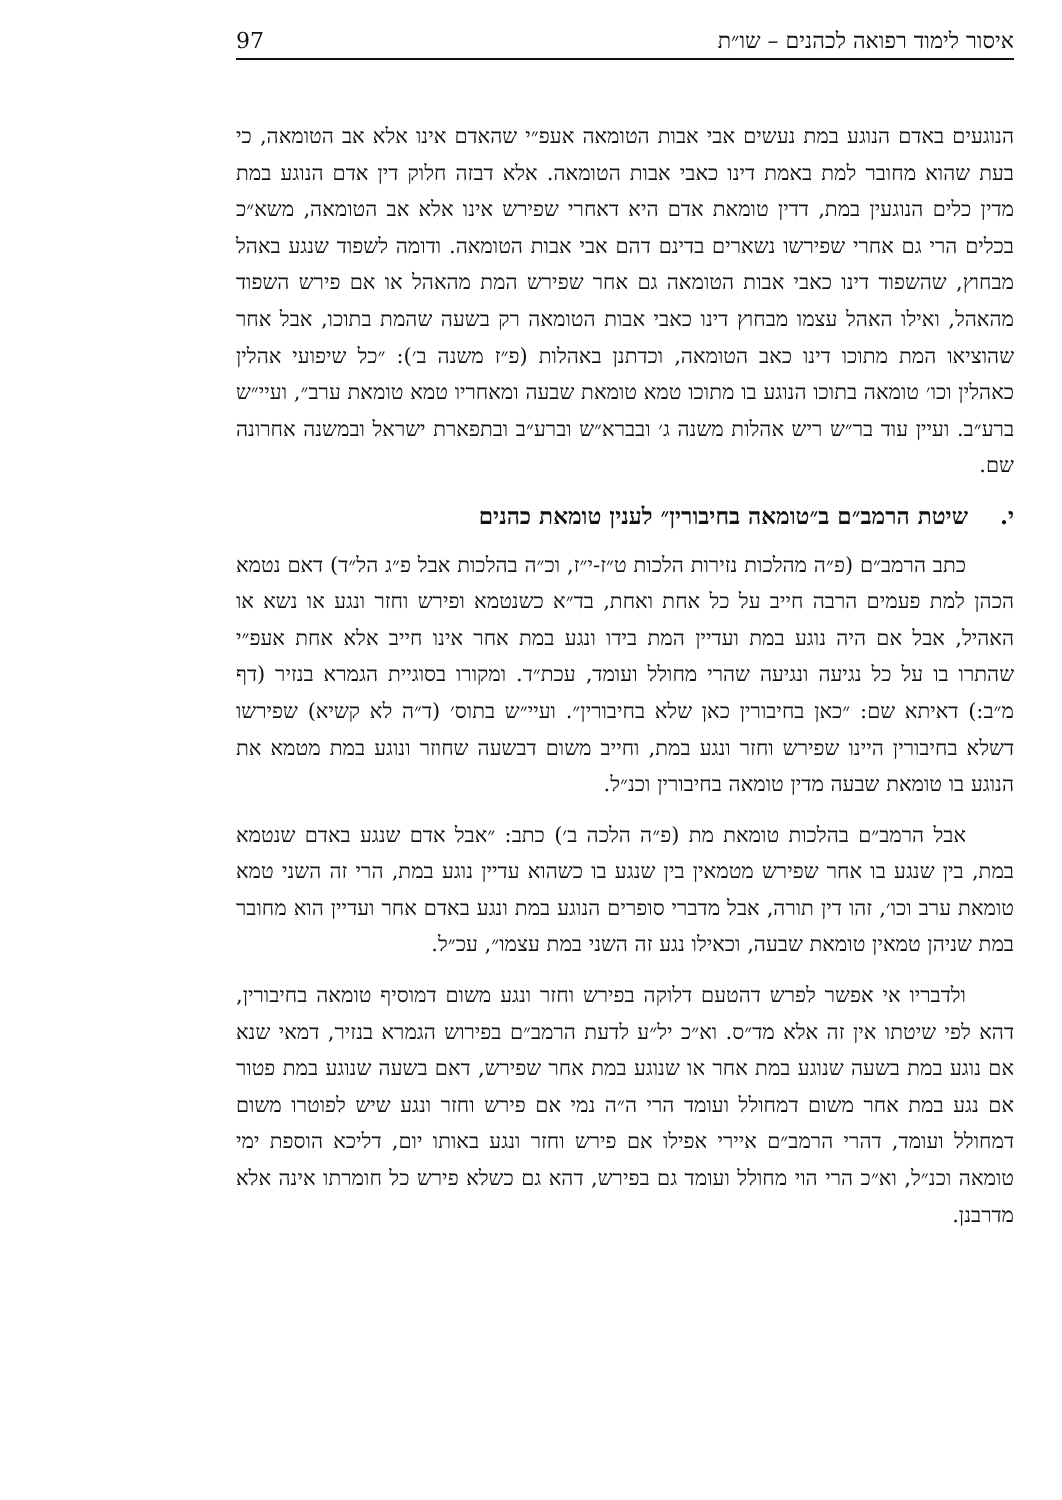איסור לימוד רפואה לכהנים – שו״ת 97
הנוגעים באדם הנוגע במת נעשים אבי אבות הטומאה אעפ״י שהאדם אינו אלא אב הטומאה, כי בעת שהוא מחובר למת באמת דינו כאבי אבות הטומאה. אלא דבזה חלוק דין אדם הנוגע במת מדין כלים הנוגעין במת, דדין טומאת אדם היא דאחרי שפירש אינו אלא אב הטומאה, משא״כ בכלים הרי גם אחרי שפירשו נשארים בדינם דהם אבי אבות הטומאה. ודומה לשפוד שנגע באהל מבחוץ, שהשפוד דינו כאבי אבות הטומאה גם אחר שפירש המת מהאהל או אם פירש השפוד מהאהל, ואילו האהל עצמו מבחוץ דינו כאבי אבות הטומאה רק בשעה שהמת בתוכו, אבל אחר שהוציאו המת מתוכו דינו כאב הטומאה, וכדתנן באהלות (פ״ז משנה ב׳): ״כל שיפועי אהלין כאהלין וכו׳ טומאה בתוכו הנוגע בו מתוכו טמא טומאת שבעה ומאחריו טמא טומאת ערב״, ועיי״ש ברע״ב. ועיין עוד בר״ש ריש אהלות משנה ג׳ ובברא״ש וברע״ב ובתפארת ישראל ובמשנה אחרונה שם.
י. שיטת הרמב״ם ב״טומאה בחיבורין״ לענין טומאת כהנים
כתב הרמב״ם (פ״ה מהלכות נזירות הלכות ט״ז-י״ז, וכ״ה בהלכות אבל פ״ג הל״ד) דאם נטמא הכהן למת פעמים הרבה חייב על כל אחת ואחת, בד״א כשנטמא ופירש וחזר ונגע או נשא או האהיל, אבל אם היה נוגע במת ועדיין המת בידו ונגע במת אחר אינו חייב אלא אחת אעפ״י שהתרו בו על כל נגיעה ונגיעה שהרי מחולל ועומד, עכת״ד. ומקורו בסוגיית הגמרא בנזיר (דף מ״ב:) דאיתא שם: ״כאן בחיבורין כאן שלא בחיבורין״. ועיי״ש בתוס׳ (ד״ה לא קשיא) שפירשו דשלא בחיבורין היינו שפירש וחזר ונגע במת, וחייב משום דבשעה שחוזר ונוגע במת מטמא את הנוגע בו טומאת שבעה מדין טומאה בחיבורין וכנ״ל.
אבל הרמב״ם בהלכות טומאת מת (פ״ה הלכה ב׳) כתב: ״אבל אדם שנגע באדם שנטמא במת, בין שנגע בו אחר שפירש מטמאין בין שנגע בו כשהוא עדיין נוגע במת, הרי זה השני טמא טומאת ערב וכו׳, זהו דין תורה, אבל מדברי סופרים הנוגע במת ונגע באדם אחר ועדיין הוא מחובר במת שניהן טמאין טומאת שבעה, וכאילו נגע זה השני במת עצמו״, עכ״ל.
ולדבריו אי אפשר לפרש דהטעם דלוקה בפירש וחזר ונגע משום דמוסיף טומאה בחיבורין, דהא לפי שיטתו אין זה אלא מד״ס. וא״כ יל״ע לדעת הרמב״ם בפירוש הגמרא בנזיר, דמאי שנא אם נוגע במת בשעה שנוגע במת אחר או שנוגע במת אחר שפירש, דאם בשעה שנוגע במת פטור אם נגע במת אחר משום דמחולל ועומד הרי ה״ה נמי אם פירש וחזר ונגע שיש לפוטרו משום דמחולל ועומד, דהרי הרמב״ם איירי אפילו אם פירש וחזר ונגע באותו יום, דליכא הוספת ימי טומאה וכנ״ל, וא״כ הרי הוי מחולל ועומד גם בפירש, דהא גם כשלא פירש כל חומרתו אינה אלא מדרבנן.